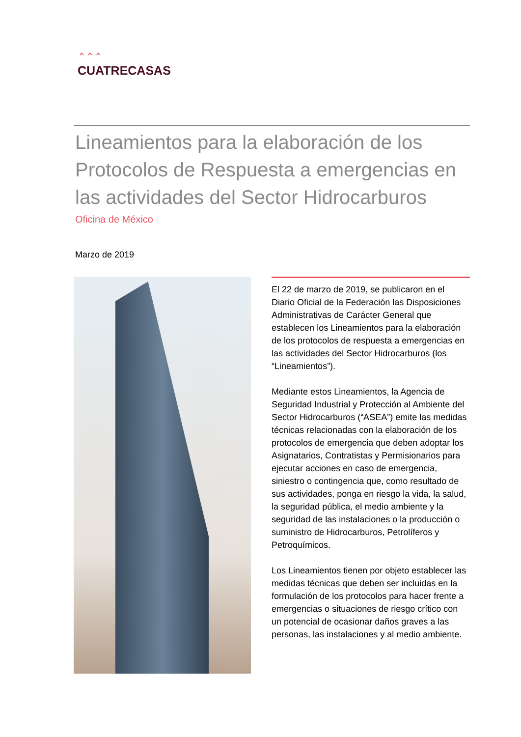⌃⌃⌃
CUATRECASAS
Lineamientos para la elaboración de los Protocolos de Respuesta a emergencias en las actividades del Sector Hidrocarburos
Oficina de México
Marzo de 2019
El 22 de marzo de 2019, se publicaron en el Diario Oficial de la Federación las Disposiciones Administrativas de Carácter General que establecen los Lineamientos para la elaboración de los protocolos de respuesta a emergencias en las actividades del Sector Hidrocarburos (los “Lineamientos”).
Mediante estos Lineamientos, la Agencia de Seguridad Industrial y Protección al Ambiente del Sector Hidrocarburos (“ASEA”) emite las medidas técnicas relacionadas con la elaboración de los protocolos de emergencia que deben adoptar los Asignatarios, Contratistas y Permisionarios para ejecutar acciones en caso de emergencia, siniestro o contingencia que, como resultado de sus actividades, ponga en riesgo la vida, la salud, la seguridad pública, el medio ambiente y la seguridad de las instalaciones o la producción o suministro de Hidrocarburos, Petrolíferos y Petroquímicos.
Los Lineamientos tienen por objeto establecer las medidas técnicas que deben ser incluidas en la formulación de los protocolos para hacer frente a emergencias o situaciones de riesgo crítico con un potencial de ocasionar daños graves a las personas, las instalaciones y al medio ambiente.